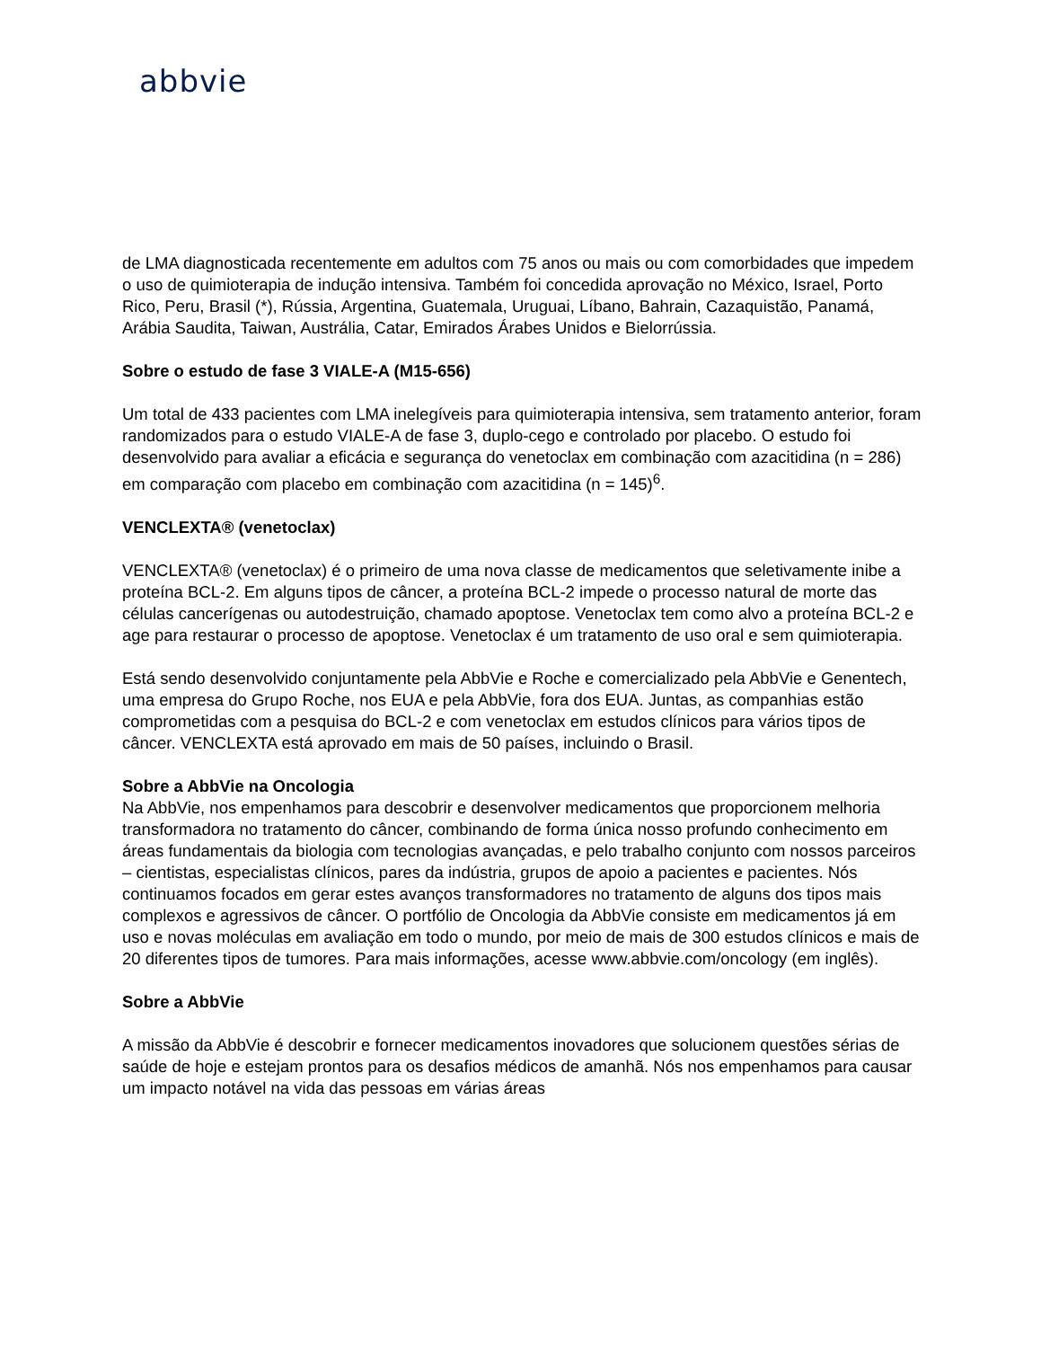abbvie
de LMA diagnosticada recentemente em adultos com 75 anos ou mais ou com comorbidades que impedem o uso de quimioterapia de indução intensiva. Também foi concedida aprovação no México, Israel, Porto Rico, Peru, Brasil (*), Rússia, Argentina, Guatemala, Uruguai, Líbano, Bahrain, Cazaquistão, Panamá, Arábia Saudita, Taiwan, Austrália, Catar, Emirados Árabes Unidos e Bielorrússia.
Sobre o estudo de fase 3 VIALE-A (M15-656)
Um total de 433 pacientes com LMA inelegíveis para quimioterapia intensiva, sem tratamento anterior, foram randomizados para o estudo VIALE-A de fase 3, duplo-cego e controlado por placebo. O estudo foi desenvolvido para avaliar a eficácia e segurança do venetoclax em combinação com azacitidina (n = 286) em comparação com placebo em combinação com azacitidina (n = 145)<sup>6</sup>.
VENCLEXTA® (venetoclax)
VENCLEXTA® (venetoclax) é o primeiro de uma nova classe de medicamentos que seletivamente inibe a proteína BCL-2. Em alguns tipos de câncer, a proteína BCL-2 impede o processo natural de morte das células cancerígenas ou autodestruição, chamado apoptose. Venetoclax tem como alvo a proteína BCL-2 e age para restaurar o processo de apoptose. Venetoclax é um tratamento de uso oral e sem quimioterapia.
Está sendo desenvolvido conjuntamente pela AbbVie e Roche e comercializado pela AbbVie e Genentech, uma empresa do Grupo Roche, nos EUA e pela AbbVie, fora dos EUA. Juntas, as companhias estão comprometidas com a pesquisa do BCL-2 e com venetoclax em estudos clínicos para vários tipos de câncer. VENCLEXTA está aprovado em mais de 50 países, incluindo o Brasil.
Sobre a AbbVie na Oncologia
Na AbbVie, nos empenhamos para descobrir e desenvolver medicamentos que proporcionem melhoria transformadora no tratamento do câncer, combinando de forma única nosso profundo conhecimento em áreas fundamentais da biologia com tecnologias avançadas, e pelo trabalho conjunto com nossos parceiros – cientistas, especialistas clínicos, pares da indústria, grupos de apoio a pacientes e pacientes. Nós continuamos focados em gerar estes avanços transformadores no tratamento de alguns dos tipos mais complexos e agressivos de câncer. O portfólio de Oncologia da AbbVie consiste em medicamentos já em uso e novas moléculas em avaliação em todo o mundo, por meio de mais de 300 estudos clínicos e mais de 20 diferentes tipos de tumores. Para mais informações, acesse www.abbvie.com/oncology (em inglês).
Sobre a AbbVie
A missão da AbbVie é descobrir e fornecer medicamentos inovadores que solucionem questões sérias de saúde de hoje e estejam prontos para os desafios médicos de amanhã. Nós nos empenhamos para causar um impacto notável na vida das pessoas em várias áreas